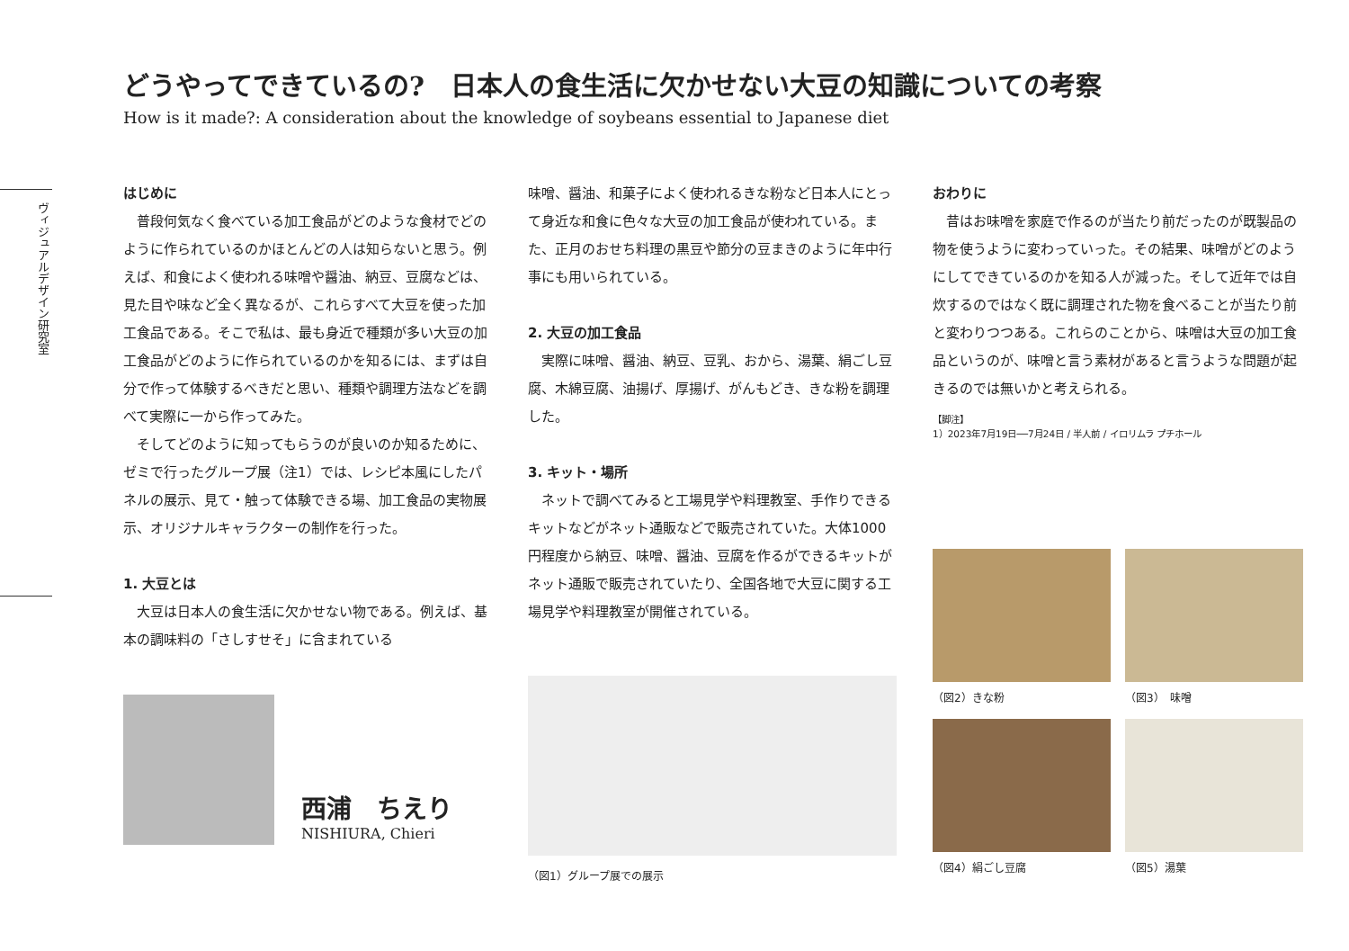どうやってできているの?　日本人の食生活に欠かせない大豆の知識についての考察
How is it made?: A consideration about the knowledge of soybeans essential to Japanese diet
ヴィジュアルデザイン研究室
はじめに
普段何気なく食べている加工食品がどのような食材でどのように作られているのかほとんどの人は知らないと思う。例えば、和食によく使われる味噌や醤油、納豆、豆腐などは、見た目や味など全く異なるが、これらすべて大豆を使った加工食品である。そこで私は、最も身近で種類が多い大豆の加工食品がどのように作られているのかを知るには、まずは自分で作って体験するべきだと思い、種類や調理方法などを調べて実際に一から作ってみた。
そしてどのように知ってもらうのが良いのか知るために、ゼミで行ったグループ展（注1）では、レシピ本風にしたパネルの展示、見て・触って体験できる場、加工食品の実物展示、オリジナルキャラクターの制作を行った。
1. 大豆とは
大豆は日本人の食生活に欠かせない物である。例えば、基本の調味料の「さしすせそ」に含まれている
西浦　ちえり
NISHIURA, Chieri
味噌、醤油、和菓子によく使われるきな粉など日本人にとって身近な和食に色々な大豆の加工食品が使われている。また、正月のおせち料理の黒豆や節分の豆まきのように年中行事にも用いられている。
2. 大豆の加工食品
実際に味噌、醤油、納豆、豆乳、おから、湯葉、絹ごし豆腐、木綿豆腐、油揚げ、厚揚げ、がんもどき、きな粉を調理した。
3. キット・場所
ネットで調べてみると工場見学や料理教室、手作りできるキットなどがネット通販などで販売されていた。大体1000円程度から納豆、味噌、醤油、豆腐を作るができるキットがネット通販で販売されていたり、全国各地で大豆に関する工場見学や料理教室が開催されている。
（図1）グループ展での展示
おわりに
昔はお味噌を家庭で作るのが当たり前だったのが既製品の物を使うように変わっていった。その結果、味噌がどのようにしてできているのかを知る人が減った。そして近年では自炊するのではなく既に調理された物を食べることが当たり前と変わりつつある。これらのことから、味噌は大豆の加工食品というのが、味噌と言う素材があると言うような問題が起きるのでは無いかと考えられる。
【脚注】
1）2023年7月19日──7月24日 / 半人前 / イロリムラ プチホール
（図2）きな粉 （図3）　味噌
（図4）絹ごし豆腐 （図5）湯葉